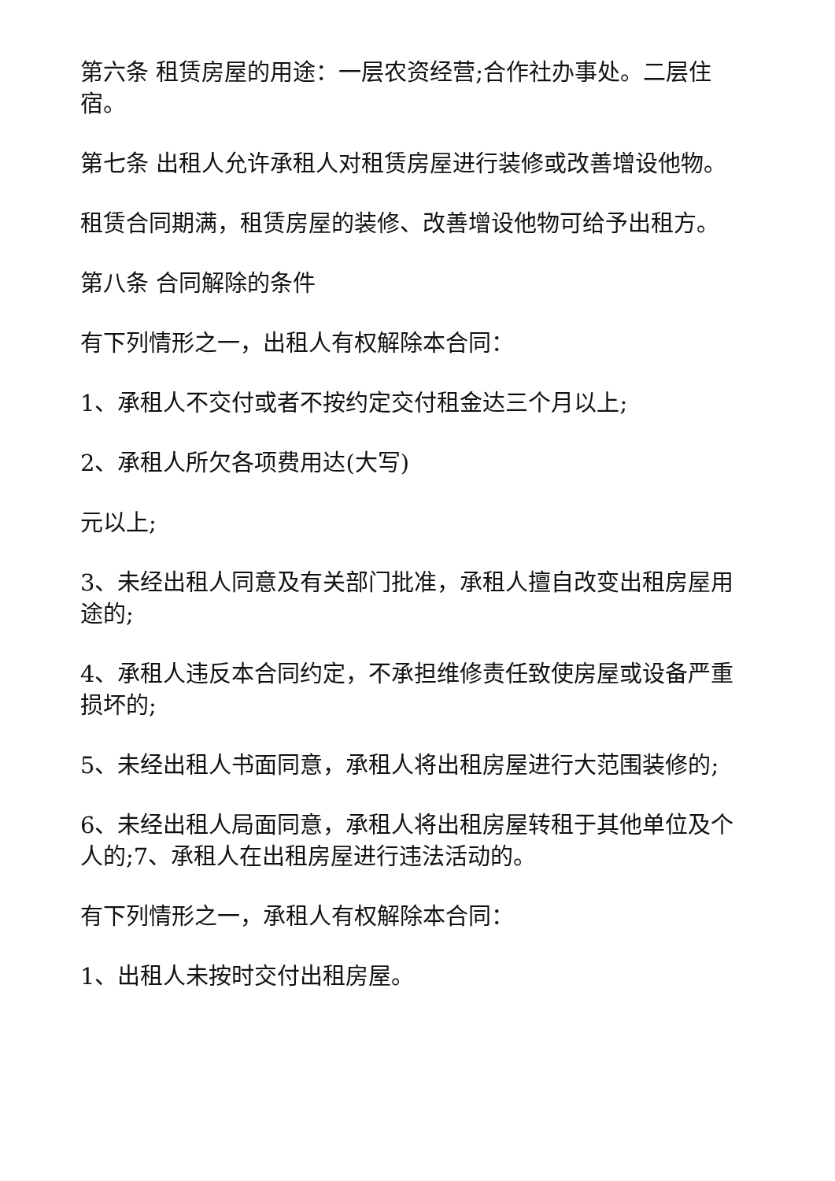第六条 租赁房屋的用途：一层农资经营;合作社办事处。二层住宿。
第七条 出租人允许承租人对租赁房屋进行装修或改善增设他物。
租赁合同期满，租赁房屋的装修、改善增设他物可给予出租方。
第八条 合同解除的条件
有下列情形之一，出租人有权解除本合同：
1、承租人不交付或者不按约定交付租金达三个月以上;
2、承租人所欠各项费用达(大写)
元以上;
3、未经出租人同意及有关部门批准，承租人擅自改变出租房屋用途的;
4、承租人违反本合同约定，不承担维修责任致使房屋或设备严重损坏的;
5、未经出租人书面同意，承租人将出租房屋进行大范围装修的;
6、未经出租人局面同意，承租人将出租房屋转租于其他单位及个人的;7、承租人在出租房屋进行违法活动的。
有下列情形之一，承租人有权解除本合同：
1、出租人未按时交付出租房屋。